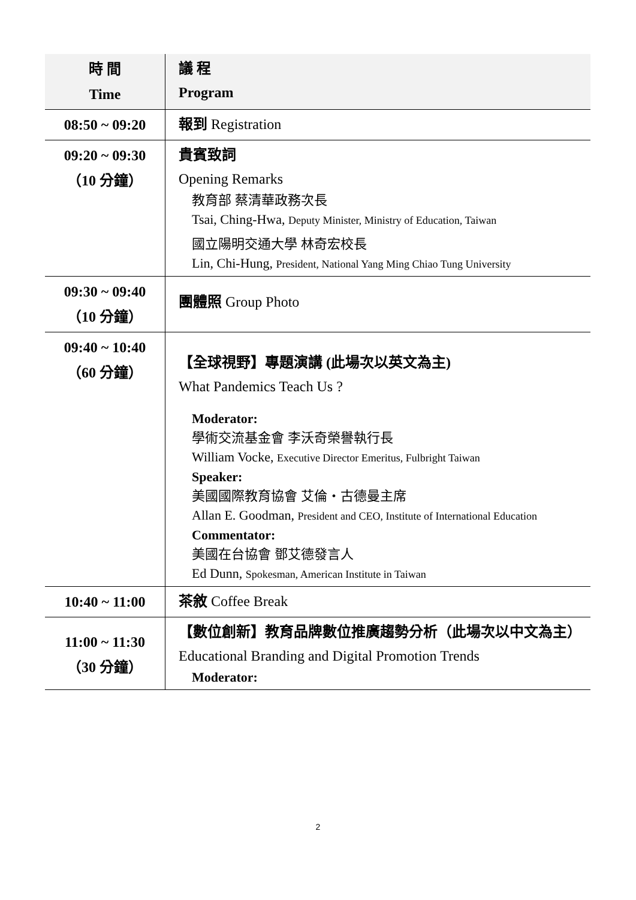| 時 間 Time | 議 程 Program |
| --- | --- |
| 08:50 ~ 09:20 | 報到 Registration |
| 09:20 ~ 09:30 （10 分鐘） | 貴賓致詞 Opening Remarks 教育部 蔡清華政務次長 Tsai, Ching-Hwa, Deputy Minister, Ministry of Education, Taiwan 國立陽明交通大學 林奇宏校長 Lin, Chi-Hung, President, National Yang Ming Chiao Tung University |
| 09:30 ~ 09:40 （10 分鐘） | 團體照 Group Photo |
| 09:40 ~ 10:40 （60 分鐘） | 【全球視野】專題演講 (此場次以英文為主) What Pandemics Teach Us ? Moderator: 學術交流基金會 李沃奇榮譽執行長 William Vocke, Executive Director Emeritus, Fulbright Taiwan Speaker: 美國國際教育協會 艾倫・古德曼主席 Allan E. Goodman, President and CEO, Institute of International Education Commentator: 美國在台協會 鄧艾德發言人 Ed Dunn, Spokesman, American Institute in Taiwan |
| 10:40 ~ 11:00 | 茶敘 Coffee Break |
| 11:00 ~ 11:30 （30 分鐘） | 【數位創新】教育品牌數位推廣趨勢分析（此場次以中文為主） Educational Branding and Digital Promotion Trends Moderator: |
2